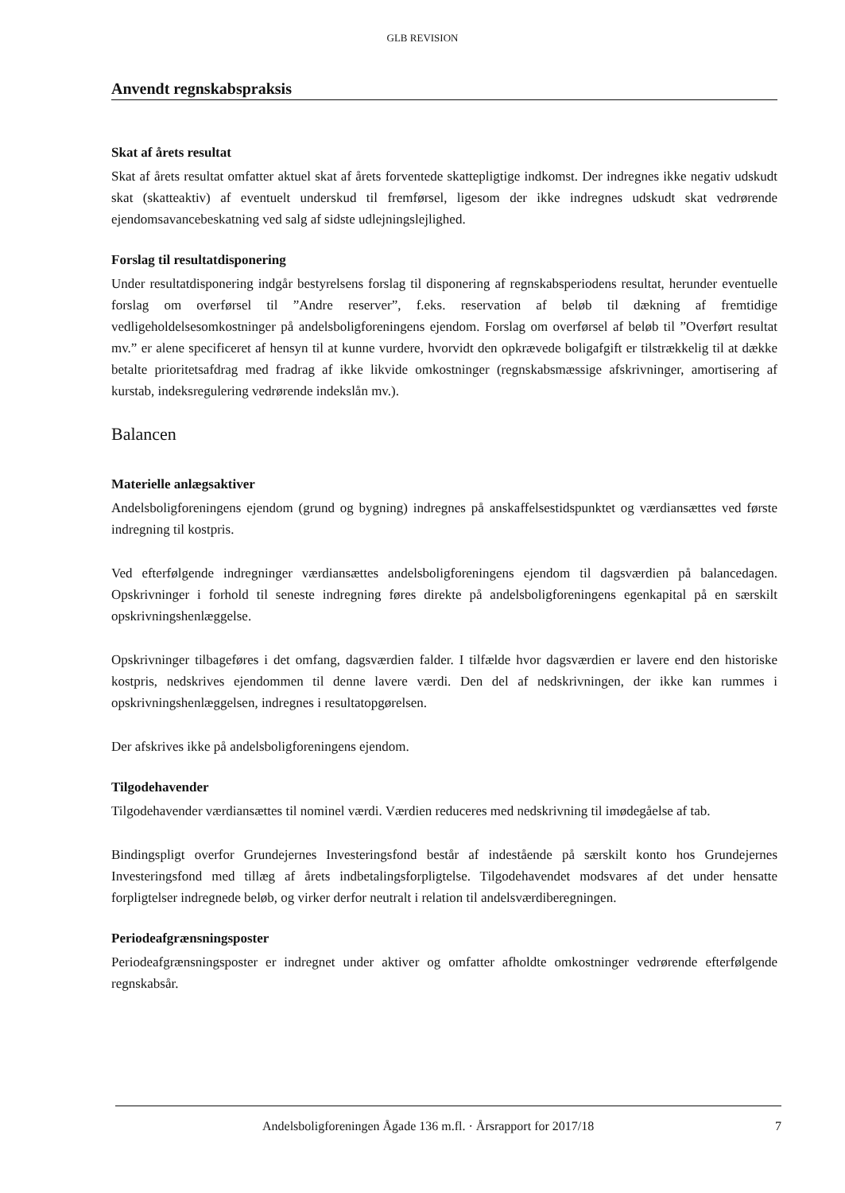GLB REVISION
Anvendt regnskabspraksis
Skat af årets resultat
Skat af årets resultat omfatter aktuel skat af årets forventede skattepligtige indkomst. Der indregnes ikke negativ udskudt skat (skatteaktiv) af eventuelt underskud til fremførsel, ligesom der ikke indregnes udskudt skat vedrørende ejendomsavancebeskatning ved salg af sidste udlejningslejlighed.
Forslag til resultatdisponering
Under resultatdisponering indgår bestyrelsens forslag til disponering af regnskabsperiodens resultat, herunder eventuelle forslag om overførsel til ”Andre reserver”, f.eks. reservation af beløb til dækning af fremtidige vedligeholdelsesomkostninger på andelsboligforeningens ejendom. Forslag om overførsel af beløb til ”Overført resultat mv.” er alene specificeret af hensyn til at kunne vurdere, hvorvidt den opkrævede boligafgift er tilstrækkelig til at dække betalte prioritetsafdrag med fradrag af ikke likvide omkostninger (regnskabsmæssige afskrivninger, amortisering af kurstab, indeksregulering vedrørende indekslån mv.).
Balancen
Materielle anlægsaktiver
Andelsboligforeningens ejendom (grund og bygning) indregnes på anskaffelsestidspunktet og værdiansættes ved første indregning til kostpris.
Ved efterfølgende indregninger værdiansættes andelsboligforeningens ejendom til dagsværdien på balancedagen. Opskrivninger i forhold til seneste indregning føres direkte på andelsboligforeningens egenkapital på en særskilt opskrivningshenlæggelse.
Opskrivninger tilbageføres i det omfang, dagsværdien falder. I tilfælde hvor dagsværdien er lavere end den historiske kostpris, nedskrives ejendommen til denne lavere værdi. Den del af nedskrivningen, der ikke kan rummes i opskrivningshenlæggelsen, indregnes i resultatopgørelsen.
Der afskrives ikke på andelsboligforeningens ejendom.
Tilgodehavender
Tilgodehavender værdiansættes til nominel værdi. Værdien reduceres med nedskrivning til imødegåelse af tab.
Bindingspligt overfor Grundejernes Investeringsfond består af indestående på særskilt konto hos Grundejernes Investeringsfond med tillæg af årets indbetalingsforpligtelse. Tilgodehavendet modsvares af det under hensatte forpligtelser indregnede beløb, og virker derfor neutralt i relation til andelsværdiberegningen.
Periodeafgrænsningsposter
Periodeafgrænsningsposter er indregnet under aktiver og omfatter afholdte omkostninger vedrørende efterfølgende regnskabsår.
Andelsboligforeningen Ågade 136 m.fl. · Årsrapport for 2017/18 7